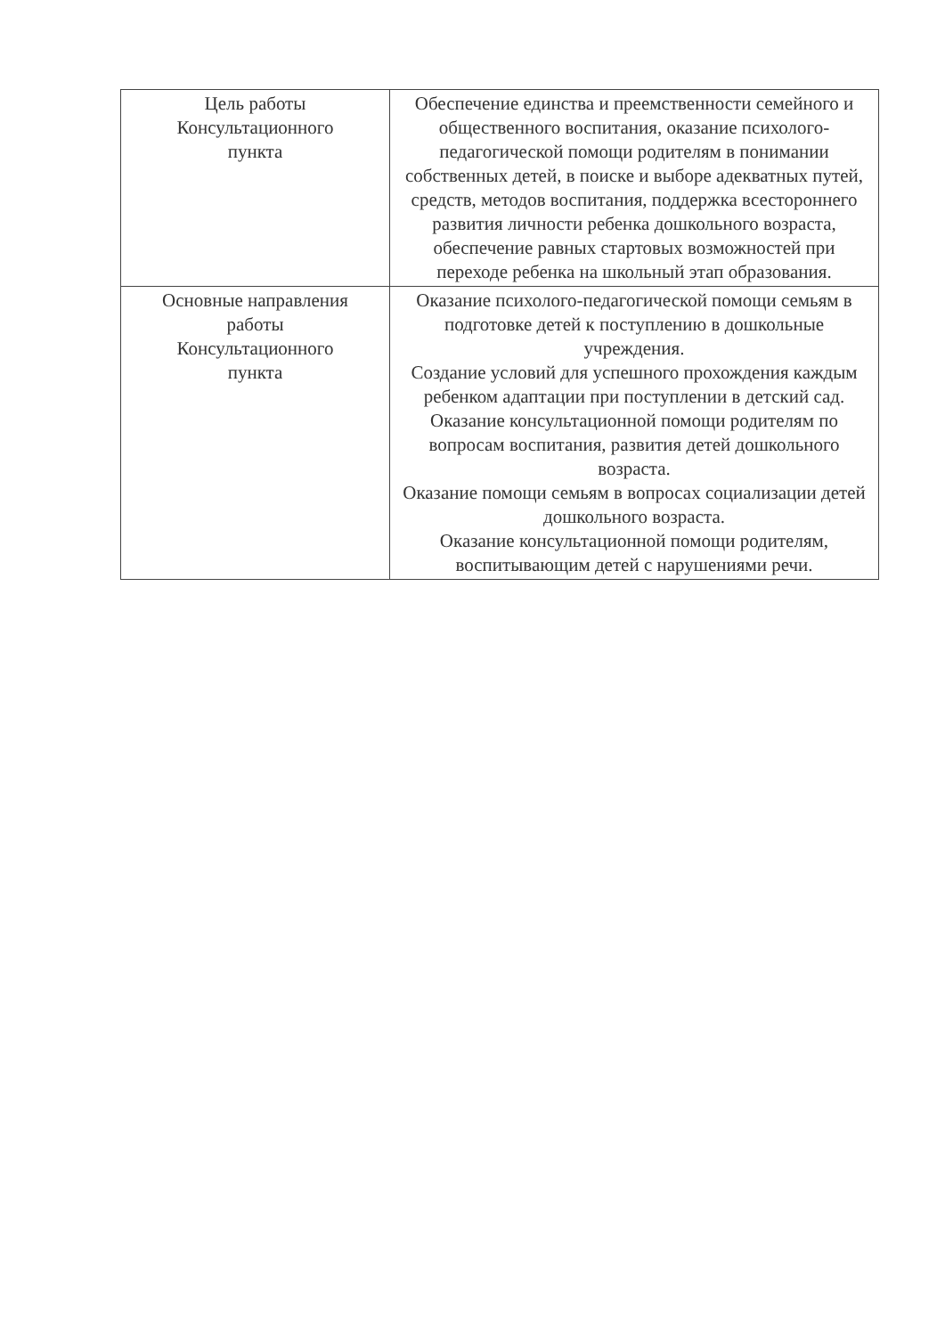| Цель работы Консультационного пункта | Обеспечение единства и преемственности семейного и общественного воспитания, оказание психолого-педагогической помощи родителям в понимании собственных детей, в поиске и выборе адекватных путей, средств, методов воспитания, поддержка всестороннего развития личности ребенка дошкольного возраста, обеспечение равных стартовых возможностей при переходе ребенка на школьный этап образования. |
| Основные направления работы Консультационного пункта | Оказание психолого-педагогической помощи семьям в подготовке детей к поступлению в дошкольные учреждения. Создание условий для успешного прохождения каждым ребенком адаптации при поступлении в детский сад. Оказание консультационной помощи родителям по вопросам воспитания, развития детей дошкольного возраста. Оказание помощи семьям в вопросах социализации детей дошкольного возраста. Оказание консультационной помощи родителям, воспитывающим детей с нарушениями речи. |